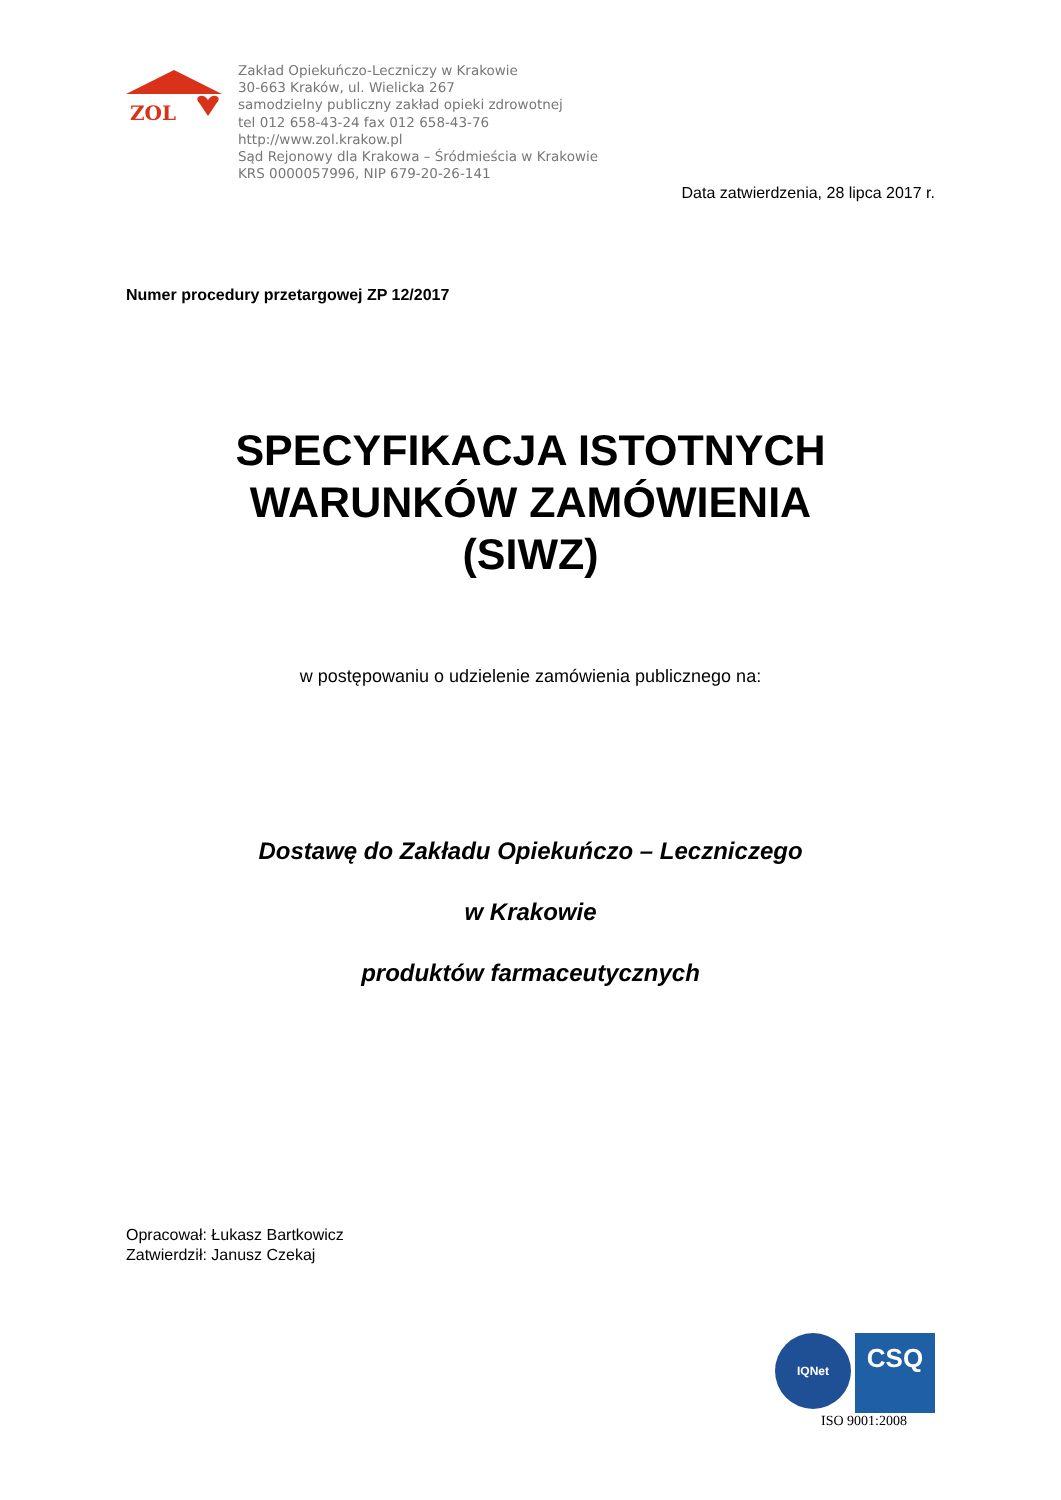ZOL
Zakład Opiekuńczo-Leczniczy w Krakowie
30-663 Kraków, ul. Wielicka 267
samodzielny publiczny zakład opieki zdrowotnej
tel 012 658-43-24 fax 012 658-43-76
http://www.zol.krakow.pl
Sąd Rejonowy dla Krakowa – Śródmieścia w Krakowie
KRS 0000057996, NIP 679-20-26-141
Data zatwierdzenia, 28 lipca 2017 r.
Numer procedury przetargowej ZP 12/2017
SPECYFIKACJA ISTOTNYCH
WARUNKÓW ZAMÓWIENIA
(SIWZ)
w postępowaniu o udzielenie zamówienia publicznego na:
Dostawę do Zakładu Opiekuńczo – Leczniczego
w Krakowie
produktów farmaceutycznych
Opracował: Łukasz Bartkowicz
Zatwierdził: Janusz Czekaj
IQNet
CSQ
ISO 9001:2008